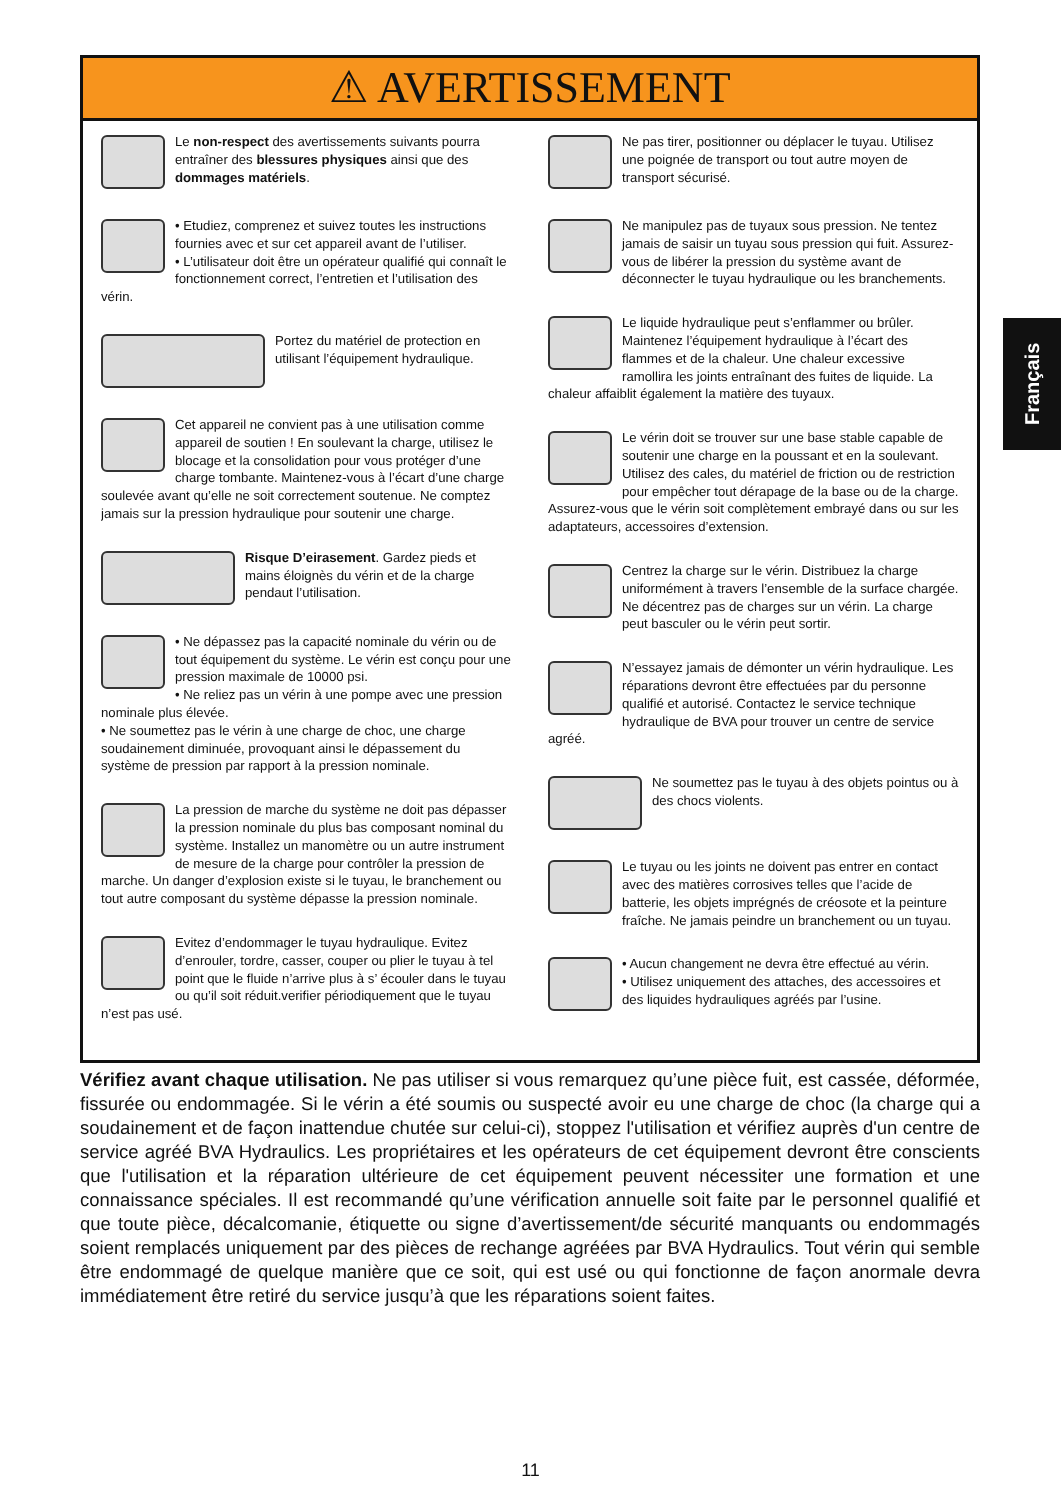⚠ AVERTISSEMENT
Le non-respect des avertissements suivants pourra entraîner des blessures physiques ainsi que des dommages matériels.
• Etudiez, comprenez et suivez toutes les instructions fournies avec et sur cet appareil avant de l’utiliser.
• L’utilisateur doit être un opérateur qualifié qui connaît le fonctionnement correct, l’entretien et l’utilisation des vérin.
Portez du matériel de protection en utilisant l’équipement hydraulique.
Cet appareil ne convient pas à une utilisation comme appareil de soutien ! En soulevant la charge, utilisez le blocage et la consolidation pour vous protéger d’une charge tombante. Maintenez-vous à l’écart d’une charge soulevée avant qu’elle ne soit correctement soutenue. Ne comptez jamais sur la pression hydraulique pour soutenir une charge.
Risque D’eirasement. Gardez pieds et mains éloignès du vérin et de la charge pendaut l’utilisation.
• Ne dépassez pas la capacité nominale du vérin ou de tout équipement du système. Le vérin est conçu pour une pression maximale de 10000 psi.
• Ne reliez pas un vérin à une pompe avec une pression nominale plus élevée.
• Ne soumettez pas le vérin à une charge de choc, une charge soudainement diminuée, provoquant ainsi le dépassement du système de pression par rapport à la pression nominale.
La pression de marche du système ne doit pas dépasser la pression nominale du plus bas composant nominal du système. Installez un manomètre ou un autre instrument de mesure de la charge pour contrôler la pression de marche. Un danger d’explosion existe si le tuyau, le branchement ou tout autre composant du système dépasse la pression nominale.
Evitez d’endommager le tuyau hydraulique. Evitez d’enrouler, tordre, casser, couper ou plier le tuyau à tel point que le fluide n’arrive plus à s’ écouler dans le tuyau ou qu’il soit réduit.verifier périodiquement que le tuyau n’est pas usé.
Ne pas tirer, positionner ou déplacer le tuyau. Utilisez une poignée de transport ou tout autre moyen de transport sécurisé.
Ne manipulez pas de tuyaux sous pression. Ne tentez jamais de saisir un tuyau sous pression qui fuit. Assurez-vous de libérer la pression du système avant de déconnecter le tuyau hydraulique ou les branchements.
Le liquide hydraulique peut s’enflammer ou brûler. Maintenez l’équipement hydraulique à l’écart des flammes et de la chaleur. Une chaleur excessive ramollira les joints entraînant des fuites de liquide. La chaleur affaiblit également la matière des tuyaux.
Le vérin doit se trouver sur une base stable capable de soutenir une charge en la poussant et en la soulevant. Utilisez des cales, du matériel de friction ou de restriction pour empêcher tout dérapage de la base ou de la charge. Assurez-vous que le vérin soit complètement embrayé dans ou sur les adaptateurs, accessoires d’extension.
Centrez la charge sur le vérin. Distribuez la charge uniformément à travers l’ensemble de la surface chargée. Ne décentrez pas de charges sur un vérin. La charge peut basculer ou le vérin peut sortir.
N’essayez jamais de démonter un vérin hydraulique. Les réparations devront être effectuées par du personne qualifié et autorisé. Contactez le service technique hydraulique de BVA pour trouver un centre de service agréé.
Ne soumettez pas le tuyau à des objets pointus ou à des chocs violents.
Le tuyau ou les joints ne doivent pas entrer en contact avec des matières corrosives telles que l’acide de batterie, les objets imprégnés de créosote et la peinture fraîche. Ne jamais peindre un branchement ou un tuyau.
• Aucun changement ne devra être effectué au vérin.
• Utilisez uniquement des attaches, des accessoires et des liquides hydrauliques agréés par l’usine.
Français
Vérifiez avant chaque utilisation. Ne pas utiliser si vous remarquez qu’une pièce fuit, est cassée, déformée, fissurée ou endommagée. Si le vérin a été soumis ou suspecté avoir eu une charge de choc (la charge qui a soudainement et de façon inattendue chutée sur celui-ci), stoppez l'utilisation et vérifiez auprès d'un centre de service agréé BVA Hydraulics. Les propriétaires et les opérateurs de cet équipement devront être conscients que l'utilisation et la réparation ultérieure de cet équipement peuvent nécessiter une formation et une connaissance spéciales. Il est recommandé qu’une vérification annuelle soit faite par le personnel qualifié et que toute pièce, décalcomanie, étiquette ou signe d’avertissement/de sécurité manquants ou endommagés soient remplacés uniquement par des pièces de rechange agréées par BVA Hydraulics. Tout vérin qui semble être endommagé de quelque manière que ce soit, qui est usé ou qui fonctionne de façon anormale devra immédiatement être retiré du service jusqu’à que les réparations soient faites.
11